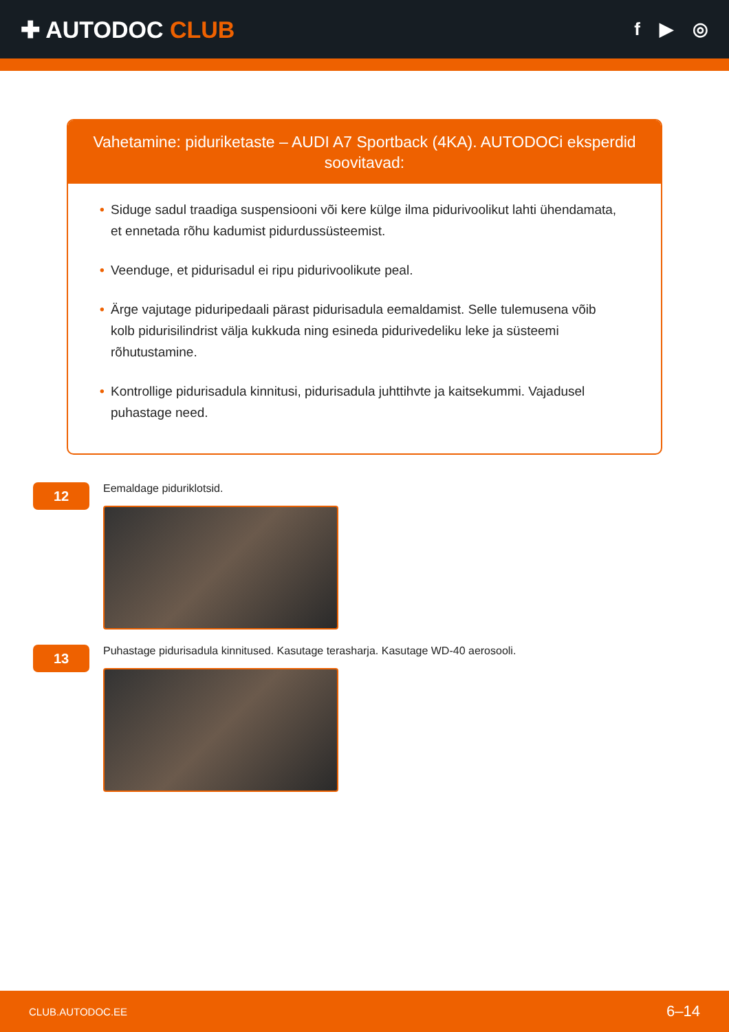✚ AUTODOC CLUB
f ▶ ◎
Vahetamine: piduriketaste – AUDI A7 Sportback (4KA). AUTODOCi eksperdid soovitavad:
• Siduge sadul traadiga suspensiooni või kere külge ilma pidurivoolikut lahti ühendamata, et ennetada rõhu kadumist pidurdussüsteemist.
• Veenduge, et pidurisadul ei ripu pidurivoolikute peal.
• Ärge vajutage piduripedaali pärast pidurisadula eemaldamist. Selle tulemusena võib kolb pidurisilindrist välja kukkuda ning esineda pidurivedeliku leke ja süsteemi rõhutustamine.
• Kontrollige pidurisadula kinnitusi, pidurisadula juhttihvte ja kaitsekummi. Vajadusel puhastage need.
12
Eemaldage piduriklotsid.
13
Puhastage pidurisadula kinnitused. Kasutage terasharja. Kasutage WD-40 aerosooli.
CLUB.AUTODOC.EE 6–14